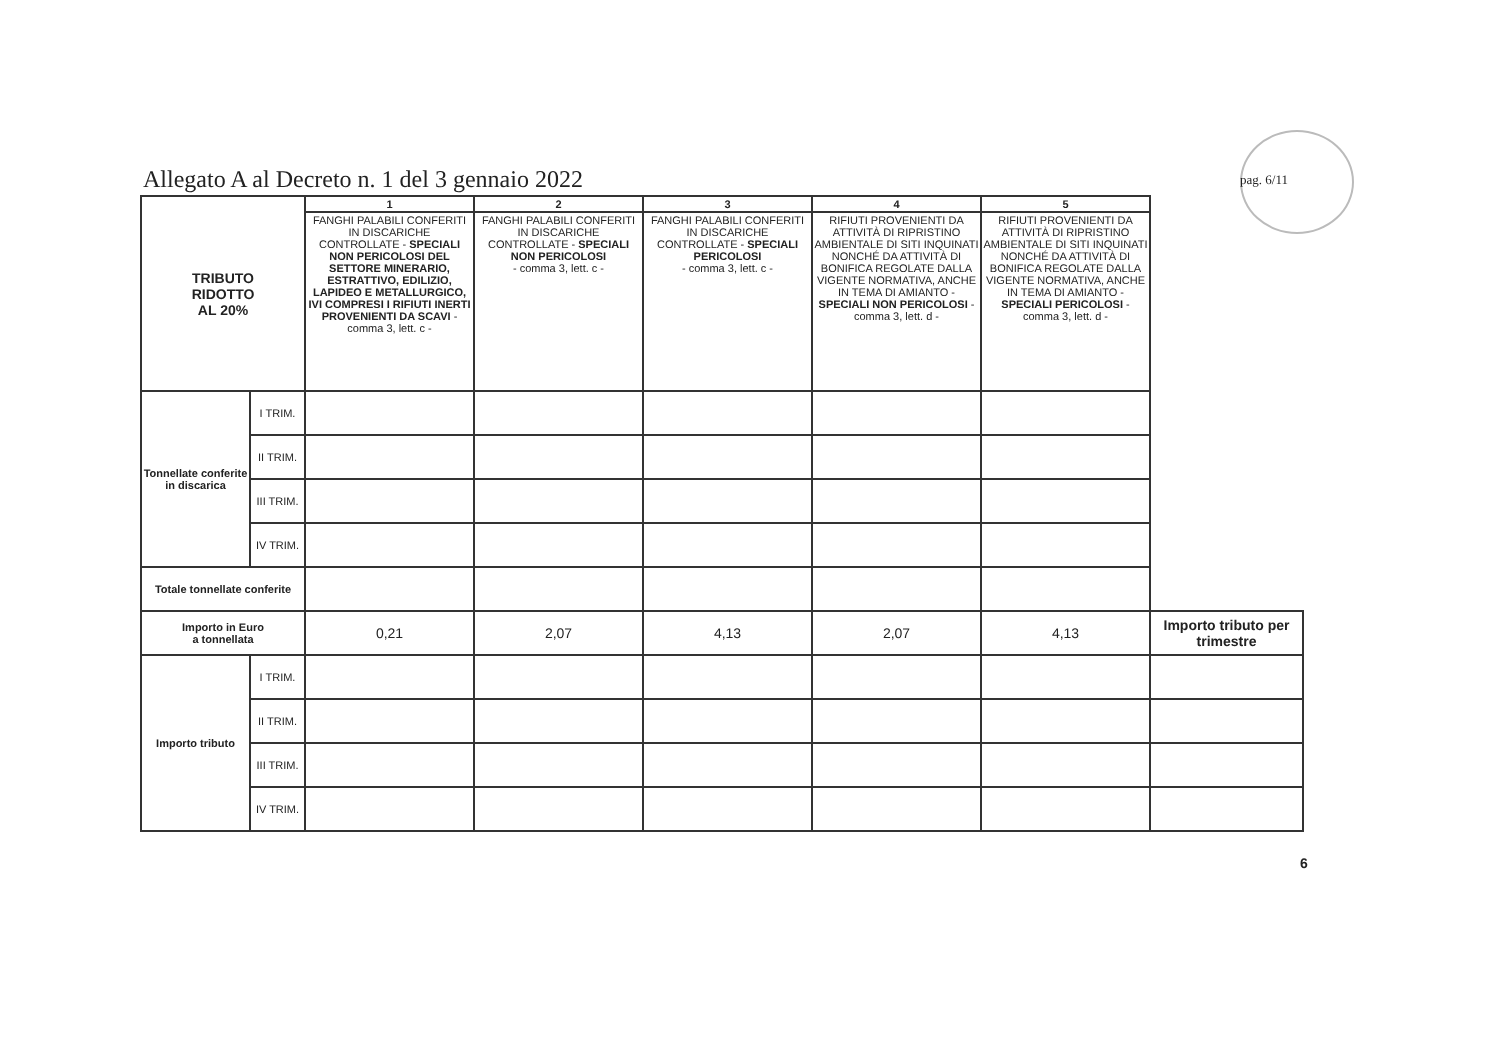Allegato A al Decreto n. 1 del 3 gennaio 2022
pag. 6/11
| TRIBUTO RIDOTTO AL 20% | | 1 | 2 | 3 | 4 | 5 | |
| | | FANGHI PALABILI CONFERITI IN DISCARICHE CONTROLLATE - SPECIALI NON PERICOLOSI DEL SETTORE MINERARIO, ESTRATTIVO, EDILIZIO, LAPIDEO E METALLURGICO, IVI COMPRESI I RIFIUTI INERTI PROVENIENTI DA SCAVI - comma 3, lett. c - | FANGHI PALABILI CONFERITI IN DISCARICHE CONTROLLATE - SPECIALI NON PERICOLOSI - comma 3, lett. c - | FANGHI PALABILI CONFERITI IN DISCARICHE CONTROLLATE - SPECIALI PERICOLOSI - comma 3, lett. c - | RIFIUTI PROVENIENTI DA ATTIVITÀ DI RIPRISTINO AMBIENTALE DI SITI INQUINATI NONCHÉ DA ATTIVITÀ DI BONIFICA REGOLATE DALLA VIGENTE NORMATIVA, ANCHE IN TEMA DI AMIANTO - SPECIALI NON PERICOLOSI - comma 3, lett. d - | RIFIUTI PROVENIENTI DA ATTIVITÀ DI RIPRISTINO AMBIENTALE DI SITI INQUINATI NONCHÉ DA ATTIVITÀ DI BONIFICA REGOLATE DALLA VIGENTE NORMATIVA, ANCHE IN TEMA DI AMIANTO - SPECIALI PERICOLOSI - comma 3, lett. d - | |
| Tonnellate conferite in discarica | I TRIM. | | | | | | |
| | II TRIM. | | | | | | |
| | III TRIM. | | | | | | |
| | IV TRIM. | | | | | | |
| Totale tonnellate conferite | | | | | | | |
| Importo in Euro a tonnellata | | 0,21 | 2,07 | 4,13 | 2,07 | 4,13 | Importo tributo per trimestre |
| Importo tributo | I TRIM. | | | | | | |
| | II TRIM. | | | | | | |
| | III TRIM. | | | | | | |
| | IV TRIM. | | | | | | |
6